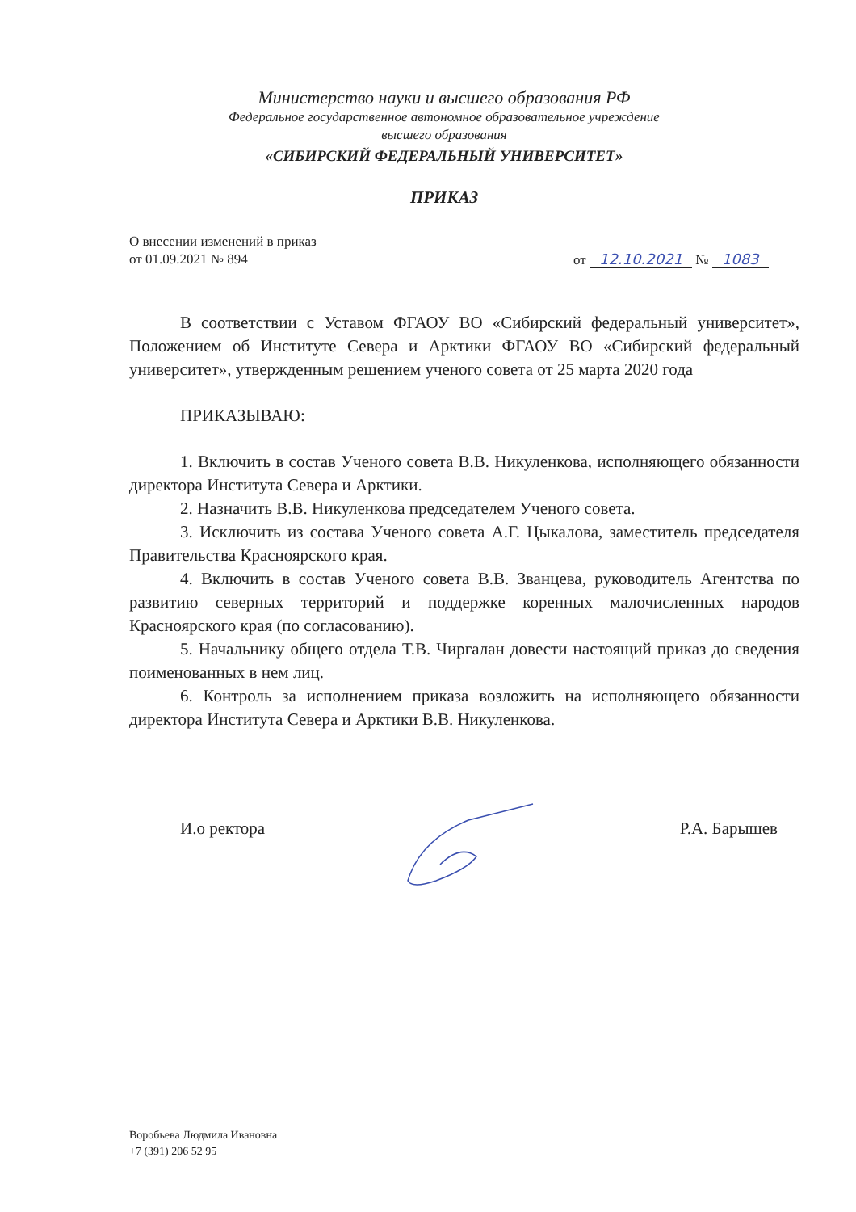Министерство науки и высшего образования РФ
Федеральное государственное автономное образовательное учреждение
высшего образования
«СИБИРСКИЙ ФЕДЕРАЛЬНЫЙ УНИВЕРСИТЕТ»
ПРИКАЗ
О внесении изменений в приказ
от 01.09.2021 № 894
от 12.10.2021 № 1083
В соответствии с Уставом ФГАОУ ВО «Сибирский федеральный университет», Положением об Институте Севера и Арктики ФГАОУ ВО «Сибирский федеральный университет», утвержденным решением ученого совета от 25 марта 2020 года
ПРИКАЗЫВАЮ:
1. Включить в состав Ученого совета В.В. Никуленкова, исполняющего обязанности директора Института Севера и Арктики.
2. Назначить В.В. Никуленкова председателем Ученого совета.
3. Исключить из состава Ученого совета А.Г. Цыкалова, заместитель председателя Правительства Красноярского края.
4. Включить в состав Ученого совета В.В. Званцева, руководитель Агентства по развитию северных территорий и поддержке коренных малочисленных народов Красноярского края (по согласованию).
5. Начальнику общего отдела Т.В. Чиргалан довести настоящий приказ до сведения поименованных в нем лиц.
6. Контроль за исполнением приказа возложить на исполняющего обязанности директора Института Севера и Арктики В.В. Никуленкова.
И.о ректора Р.А. Барышев
Воробьева Людмила Ивановна
+7 (391) 206 52 95